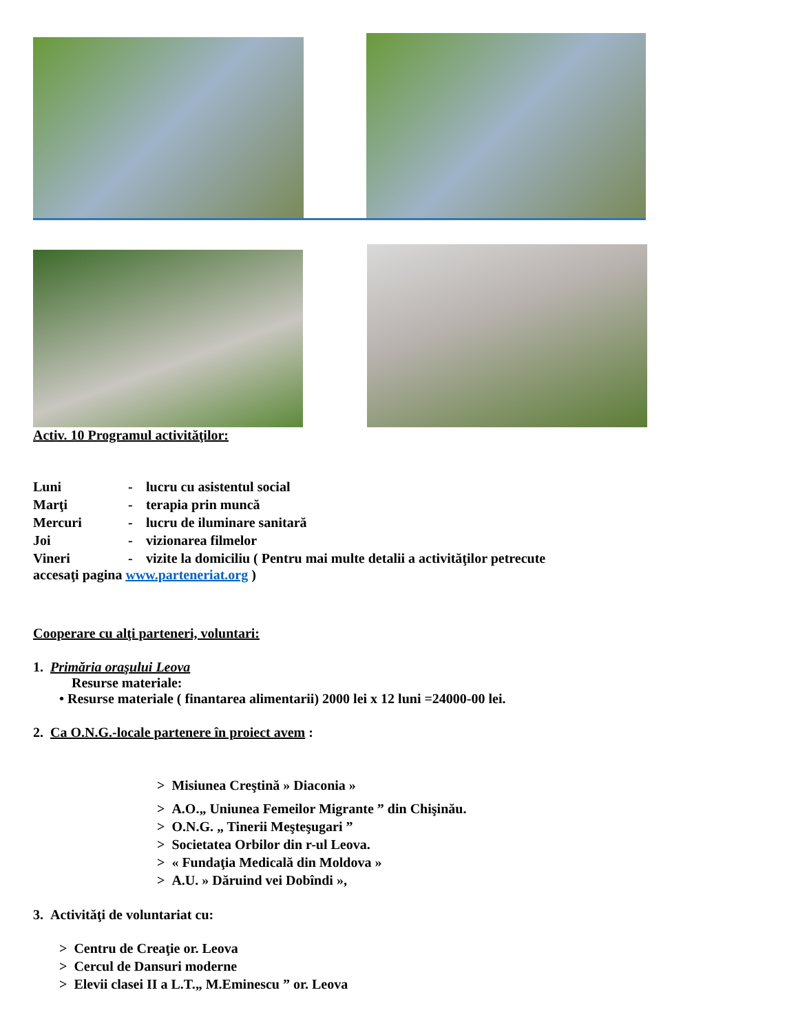Activ. 10 Programul activităţilor:
Luni
-
lucru cu asistentul social
Marţi
-
terapia prin muncă
Mercuri
-
lucru de iluminare sanitară
Joi
-
vizionarea filmelor
Vineri
-
vizite la domiciliu ( Pentru mai multe detalii a activităţilor petrecute
accesaţi pagina www.parteneriat.org )
Cooperare cu alţi parteneri, voluntari:
1. Primăria oraşului Leova
Resurse materiale:
• Resurse materiale ( finantarea alimentarii) 2000 lei x 12 luni =24000-00 lei.
2. Ca O.N.G.-locale partenere în proiect avem :
> Misiunea Creştină » Diaconia »
> A.O.„ Uniunea Femeilor Migrante ” din Chişinău.
> O.N.G. „ Tinerii Meşteşugari ”
> Societatea Orbilor din r-ul Leova.
> « Fundaţia Medicală din Moldova »
> A.U. » Dăruind vei Dobîndi »,
3. Activităţi de voluntariat cu:
> Centru de Creaţie or. Leova
> Cercul de Dansuri moderne
> Elevii clasei II a L.T.„ M.Eminescu ” or. Leova